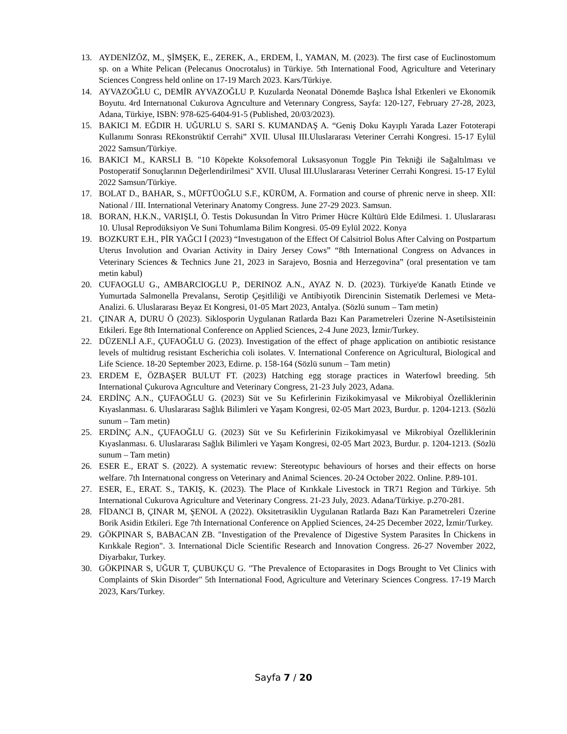13. AYDENİZÖZ, M., ŞİMŞEK, E., ZEREK, A., ERDEM, İ., YAMAN, M. (2023). The first case of Euclinostomum sp. on a White Pelican (Pelecanus Onocrotalus) in Türkiye. 5th International Food, Agriculture and Veterinary Sciences Congress held online on 17-19 March 2023. Kars/Türkiye.
14. AYVAZOĞLU C, DEMİR AYVAZOĞLU P. Kuzularda Neonatal Dönemde Başlıca İshal Etkenleri ve Ekonomik Boyutu. 4rd Internatıonal Cukurova Agrıculture and Veterınary Congress, Sayfa: 120-127, February 27-28, 2023, Adana, Türkiye, ISBN: 978-625-6404-91-5 (Published, 20/03/2023).
15. BAKICI M. EĞDIR H. UĞURLU S. SARI S. KUMANDAŞ A. “Geniş Doku Kayıplı Yarada Lazer Fototerapi Kullanımı Sonrası REkonstrüktif Cerrahi” XVII. Ulusal III.Uluslararası Veteriner Cerrahi Kongresi. 15-17 Eylül 2022 Samsun/Türkiye.
16. BAKICI M., KARSLI B. "10 Köpekte Koksofemoral Luksasyonun Toggle Pin Tekniği ile Sağaltılması ve Postoperatif Sonuçlarının Değerlendirilmesi" XVII. Ulusal III.Uluslararası Veteriner Cerrahi Kongresi. 15-17 Eylül 2022 Samsun/Türkiye.
17. BOLAT D., BAHAR, S., MÜFTÜOĞLU S.F., KÜRÜM, A. Formation and course of phrenic nerve in sheep. XII: National / III. International Veterinary Anatomy Congress. June 27-29 2023. Samsun.
18. BORAN, H.K.N., VARIŞLI, Ö. Testis Dokusundan İn Vitro Primer Hücre Kültürü Elde Edilmesi. 1. Uluslararası 10. Ulusal Reprodüksiyon Ve Suni Tohumlama Bilim Kongresi. 05-09 Eylül 2022. Konya
19. BOZKURT E.H., PİR YAĞCI İ (2023) “Investıgatıon of the Effect Of Calsitriol Bolus After Calving on Postpartum Uterus Involution and Ovarian Activity in Dairy Jersey Cows” “8th International Congress on Advances in Veterinary Sciences & Technics June 21, 2023 in Sarajevo, Bosnia and Herzegovina” (oral presentation ve tam metin kabul)
20. CUFAOGLU G., AMBARCIOGLU P., DERINOZ A.N., AYAZ N. D. (2023). Türkiye'de Kanatlı Etinde ve Yumurtada Salmonella Prevalansı, Serotip Çeşitliliği ve Antibiyotik Direncinin Sistematik Derlemesi ve Meta-Analizi. 6. Uluslararası Beyaz Et Kongresi, 01-05 Mart 2023, Antalya. (Sözlü sunum – Tam metin)
21. ÇINAR A, DURU Ö (2023). Siklosporin Uygulanan Ratlarda Bazı Kan Parametreleri Üzerine N-Asetilsisteinin Etkileri. Ege 8th International Conference on Applied Sciences, 2-4 June 2023, İzmir/Turkey.
22. DÜZENLİ A.F., ÇUFAOĞLU G. (2023). Investigation of the effect of phage application on antibiotic resistance levels of multidrug resistant Escherichia coli isolates. V. International Conference on Agricultural, Biological and Life Science. 18-20 September 2023, Edirne. p. 158-164 (Sözlü sunum – Tam metin)
23. ERDEM E, ÖZBAŞER BULUT FT. (2023) Hatching egg storage practices in Waterfowl breeding. 5th International Çukurova Agrıculture and Veterinary Congress, 21-23 July 2023, Adana.
24. ERDİNÇ A.N., ÇUFAOĞLU G. (2023) Süt ve Su Kefirlerinin Fizikokimyasal ve Mikrobiyal Özelliklerinin Kıyaslanması. 6. Uluslararası Sağlık Bilimleri ve Yaşam Kongresi, 02-05 Mart 2023, Burdur. p. 1204-1213. (Sözlü sunum – Tam metin)
25. ERDİNÇ A.N., ÇUFAOĞLU G. (2023) Süt ve Su Kefirlerinin Fizikokimyasal ve Mikrobiyal Özelliklerinin Kıyaslanması. 6. Uluslararası Sağlık Bilimleri ve Yaşam Kongresi, 02-05 Mart 2023, Burdur. p. 1204-1213. (Sözlü sunum – Tam metin)
26. ESER E., ERAT S. (2022). A systematic revıew: Stereotypıc behaviours of horses and their effects on horse welfare. 7th Internatıonal congress on Veterinary and Animal Sciences. 20-24 October 2022. Online. P.89-101.
27. ESER, E., ERAT. S., TAKIŞ, K. (2023). The Place of Kırıkkale Livestock in TR71 Region and Türkiye. 5th International Cukurova Agriculture and Veterinary Congress. 21-23 July, 2023. Adana/Türkiye. p.270-281.
28. FİDANCI B, ÇINAR M, ŞENOL A (2022). Oksitetrasiklin Uygulanan Ratlarda Bazı Kan Parametreleri Üzerine Borik Asidin Etkileri. Ege 7th International Conference on Applied Sciences, 24-25 December 2022, İzmir/Turkey.
29. GÖKPINAR S, BABACAN ZB. "Investigation of the Prevalence of Digestive System Parasites İn Chickens in Kırıkkale Region". 3. International Dicle Scientific Research and Innovation Congress. 26-27 November 2022, Diyarbakır, Turkey.
30. GÖKPINAR S, UĞUR T, ÇUBUKÇU G. "The Prevalence of Ectoparasites in Dogs Brought to Vet Clinics with Complaints of Skin Disorder" 5th International Food, Agriculture and Veterinary Sciences Congress. 17-19 March 2023, Kars/Turkey.
Sayfa 7 / 20